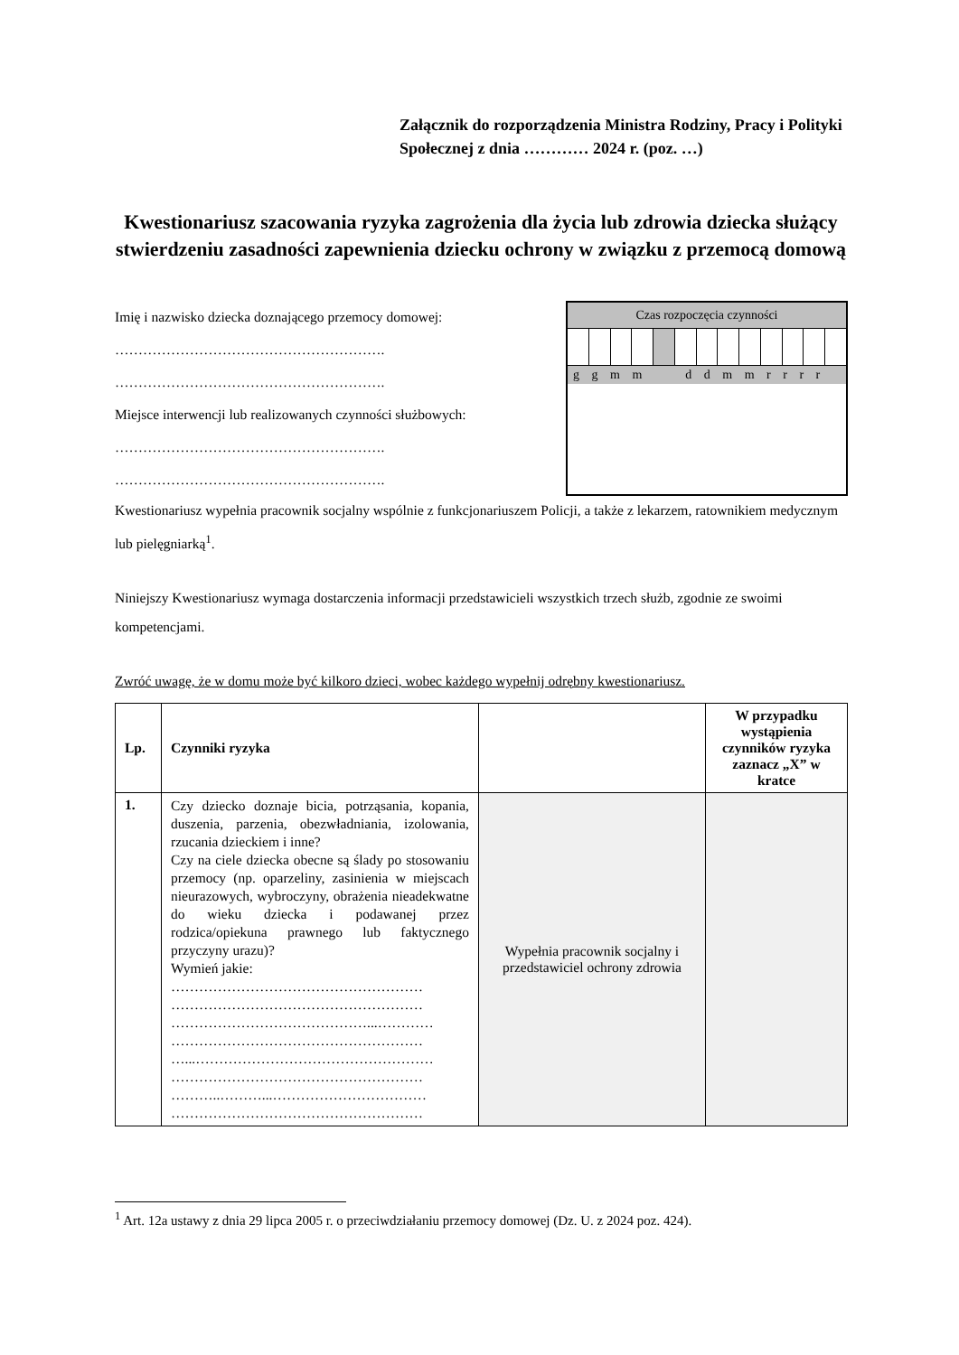Załącznik do rozporządzenia Ministra Rodziny, Pracy i Polityki Społecznej z dnia ………… 2024 r. (poz. …)
Kwestionariusz szacowania ryzyka zagrożenia dla życia lub zdrowia dziecka służący stwierdzeniu zasadności zapewnienia dziecku ochrony w związku z przemocą domową
Imię i nazwisko dziecka doznającego przemocy domowej:
………………………………………………….
………………………………………………….
Miejsce interwencji lub realizowanych czynności służbowych:
………………………………………………….
………………………………………………….
Czas rozpoczęcia czynności
g g m m d d m m r r r r
Kwestionariusz wypełnia pracownik socjalny wspólnie z funkcjonariuszem Policji, a także z lekarzem, ratownikiem medycznym lub pielęgniarką<sup>1</sup>.
Niniejszy Kwestionariusz wymaga dostarczenia informacji przedstawicieli wszystkich trzech służb, zgodnie ze swoimi kompetencjami.
Zwróć uwagę, że w domu może być kilkoro dzieci, wobec każdego wypełnij odrębny kwestionariusz.
| Lp. | Czynniki ryzyka | | W przypadku wystąpienia czynników ryzyka zaznacz „X” w kratce |
| --- | --- | --- | --- |
| 1. | Czy dziecko doznaje bicia, potrząsania, kopania, duszenia, parzenia, obezwładniania, izolowania, rzucania dzieckiem i inne? Czy na ciele dziecka obecne są ślady po stosowaniu przemocy (np. oparzeliny, zasinienia w miejscach nieurazowych, wybroczyny, obrażenia nieadekwatne do wieku dziecka i podawanej przez rodzica/opiekuna prawnego lub faktycznego przyczyny urazu)? Wymień jakie: ……………………………………………… ……………………………………………… ……………………………………...………… ……………………………………………… …...…………………………………………… ……………………………………………… ………..………...…………………………… ……………………………………………… | Wypełnia pracownik socjalny i przedstawiciel ochrony zdrowia | |
<sup>1</sup> Art. 12a ustawy z dnia 29 lipca 2005 r. o przeciwdziałaniu przemocy domowej (Dz. U. z 2024 poz. 424).